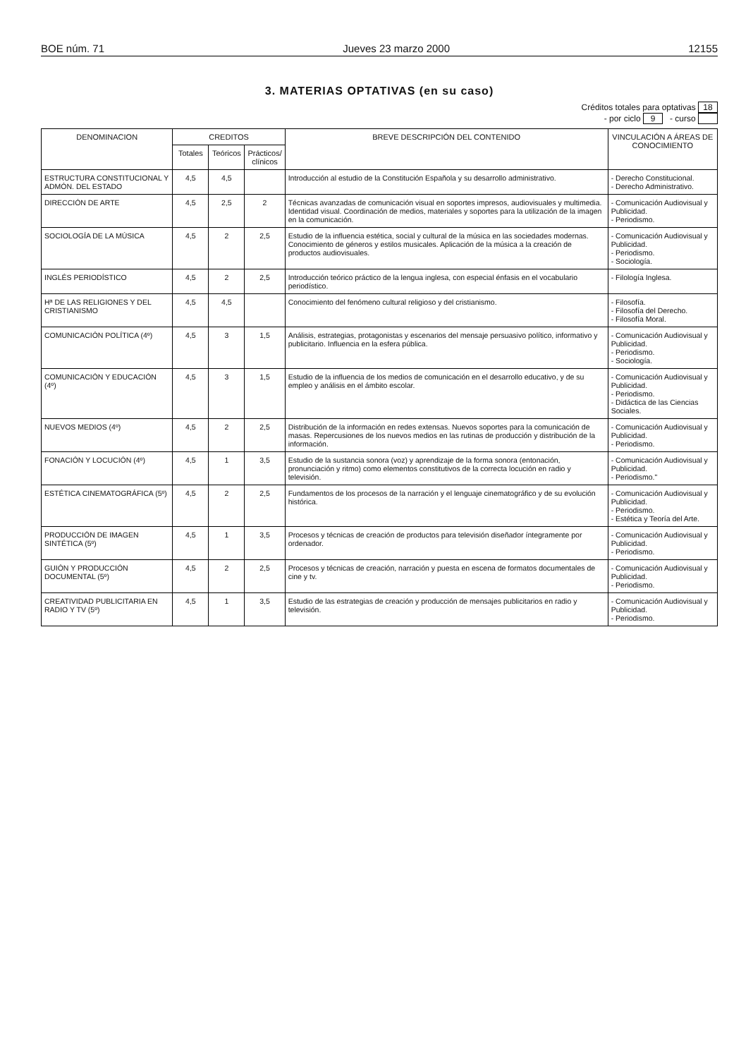BOE núm. 71 Jueves 23 marzo 2000 12155
3. MATERIAS OPTATIVAS (en su caso)
Créditos totales para optativas 18
- por ciclo 9 - curso
| DENOMINACION | CREDITOS | | | BREVE DESCRIPCIÓN DEL CONTENIDO | VINCULACIÓN A ÁREAS DE CONOCIMIENTO |
| --- | --- | --- | --- | --- | --- |
| | Totales | Teóricos | Prácticos/ clínicos | | |
| ESTRUCTURA CONSTITUCIONAL Y ADMÓN. DEL ESTADO | 4,5 | 4,5 | | Introducción al estudio de la Constitución Española y su desarrollo administrativo. | - Derecho Constitucional. - Derecho Administrativo. |
| DIRECCIÓN DE ARTE | 4,5 | 2,5 | 2 | Técnicas avanzadas de comunicación visual en soportes impresos, audiovisuales y multimedia. Identidad visual. Coordinación de medios, materiales y soportes para la utilización de la imagen en la comunicación. | - Comunicación Audiovisual y Publicidad. - Periodismo. |
| SOCIOLOGÍA DE LA MÚSICA | 4,5 | 2 | 2,5 | Estudio de la influencia estética, social y cultural de la música en las sociedades modernas. Conocimiento de géneros y estilos musicales. Aplicación de la música a la creación de productos audiovisuales. | - Comunicación Audiovisual y Publicidad. - Periodismo. - Sociología. |
| INGLÉS PERIODÍSTICO | 4,5 | 2 | 2,5 | Introducción teórico práctico de la lengua inglesa, con especial énfasis en el vocabulario periodístico. | - Filología Inglesa. |
| Hª DE LAS RELIGIONES Y DEL CRISTIANISMO | 4,5 | 4,5 | | Conocimiento del fenómeno cultural religioso y del cristianismo. | - Filosofía. - Filosofía del Derecho. - Filosofía Moral. |
| COMUNICACIÓN POLÍTICA (4º) | 4,5 | 3 | 1,5 | Análisis, estrategias, protagonistas y escenarios del mensaje persuasivo político, informativo y publicitario. Influencia en la esfera pública. | - Comunicación Audiovisual y Publicidad. - Periodismo. - Sociología. |
| COMUNICACIÓN Y EDUCACIÓN (4º) | 4,5 | 3 | 1,5 | Estudio de la influencia de los medios de comunicación en el desarrollo educativo, y de su empleo y análisis en el ámbito escolar. | - Comunicación Audiovisual y Publicidad. - Periodismo. - Didáctica de las Ciencias Sociales. |
| NUEVOS MEDIOS (4º) | 4,5 | 2 | 2,5 | Distribución de la información en redes extensas. Nuevos soportes para la comunicación de masas. Repercusiones de los nuevos medios en las rutinas de producción y distribución de la información. | - Comunicación Audiovisual y Publicidad. - Periodismo. |
| FONACIÓN Y LOCUCIÓN (4º) | 4,5 | 1 | 3,5 | Estudio de la sustancia sonora (voz) y aprendizaje de la forma sonora (entonación, pronunciación y ritmo) como elementos constitutivos de la correcta locución en radio y televisión. | - Comunicación Audiovisual y Publicidad. - Periodismo." |
| ESTÉTICA CINEMATOGRÁFICA (5º) | 4,5 | 2 | 2,5 | Fundamentos de los procesos de la narración y el lenguaje cinematográfico y de su evolución histórica. | - Comunicación Audiovisual y Publicidad. - Periodismo. - Estética y Teoría del Arte. |
| PRODUCCIÓN DE IMAGEN SINTÉTICA (5º) | 4,5 | 1 | 3,5 | Procesos y técnicas de creación de productos para televisión diseñador íntegramente por ordenador. | - Comunicación Audiovisual y Publicidad. - Periodismo. |
| GUIÓN Y PRODUCCIÓN DOCUMENTAL (5º) | 4,5 | 2 | 2,5 | Procesos y técnicas de creación, narración y puesta en escena de formatos documentales de cine y tv. | - Comunicación Audiovisual y Publicidad. - Periodismo. |
| CREATIVIDAD PUBLICITARIA EN RADIO Y TV (5º) | 4,5 | 1 | 3,5 | Estudio de las estrategias de creación y producción de mensajes publicitarios en radio y televisión. | - Comunicación Audiovisual y Publicidad. - Periodismo. |